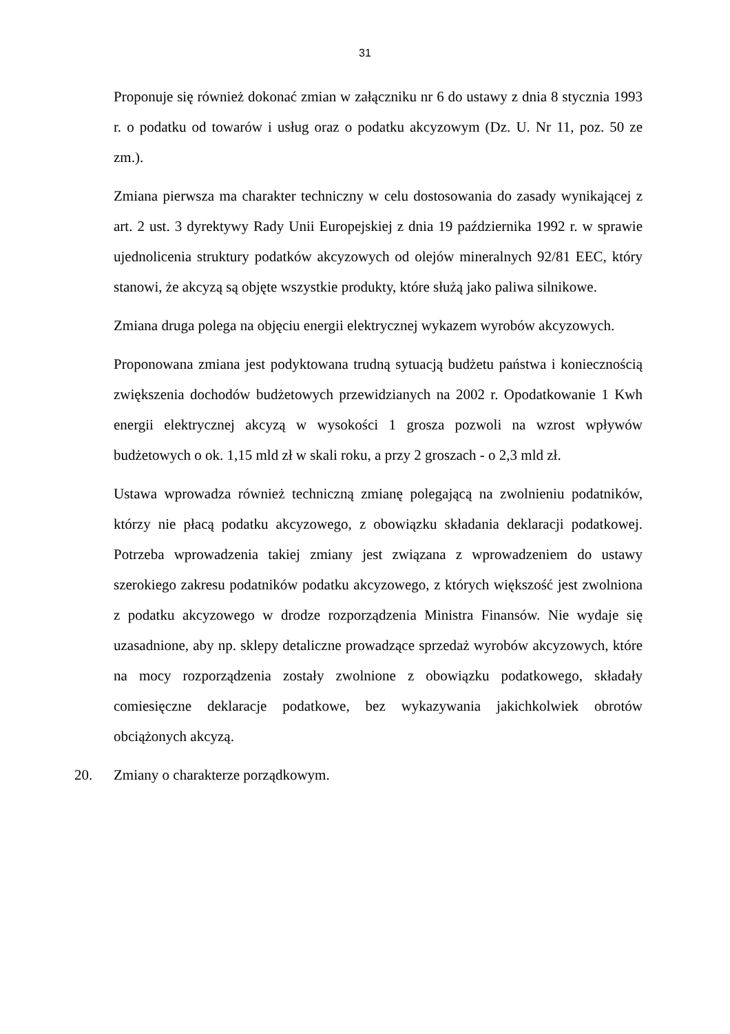31
Proponuje się również dokonać zmian w załączniku nr 6 do ustawy z dnia 8 stycznia 1993 r. o podatku od towarów i usług oraz o podatku akcyzowym (Dz. U. Nr 11, poz. 50 ze zm.).
Zmiana pierwsza ma charakter techniczny w celu dostosowania do zasady wynikającej z art. 2 ust. 3 dyrektywy Rady Unii Europejskiej z dnia 19 października 1992 r. w sprawie ujednolicenia struktury podatków akcyzowych od olejów mineralnych 92/81 EEC, który stanowi, że akcyzą są objęte wszystkie produkty, które służą jako paliwa silnikowe.
Zmiana druga polega na objęciu energii elektrycznej wykazem wyrobów akcyzowych.
Proponowana zmiana jest podyktowana trudną sytuacją budżetu państwa i koniecznością zwiększenia dochodów budżetowych przewidzianych na 2002 r. Opodatkowanie 1 Kwh energii elektrycznej akcyzą w wysokości 1 grosza pozwoli na wzrost wpływów budżetowych o ok. 1,15 mld zł w skali roku, a przy 2 groszach - o 2,3 mld zł.
Ustawa wprowadza również techniczną zmianę polegającą na zwolnieniu podatników, którzy nie płacą podatku akcyzowego, z obowiązku składania deklaracji podatkowej. Potrzeba wprowadzenia takiej zmiany jest związana z wprowadzeniem do ustawy szerokiego zakresu podatników podatku akcyzowego, z których większość jest zwolniona z podatku akcyzowego w drodze rozporządzenia Ministra Finansów. Nie wydaje się uzasadnione, aby np. sklepy detaliczne prowadzące sprzedaż wyrobów akcyzowych, które na mocy rozporządzenia zostały zwolnione z obowiązku podatkowego, składały comiesięczne deklaracje podatkowe, bez wykazywania jakichkolwiek obrotów obciążonych akcyzą.
20. Zmiany o charakterze porządkowym.